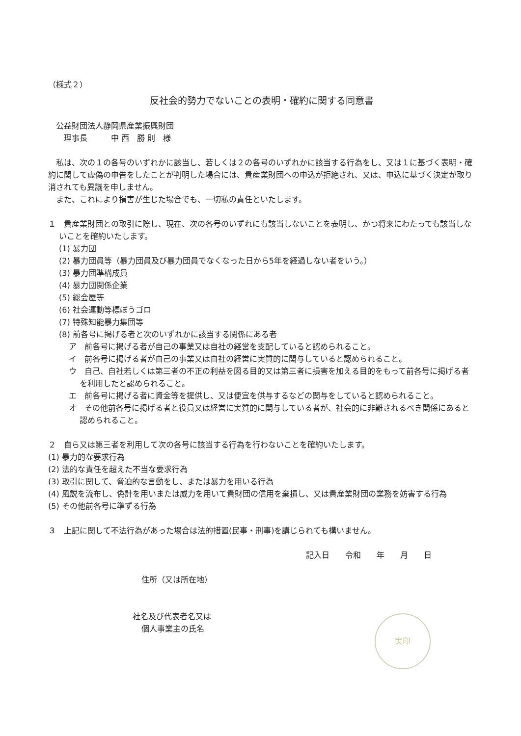（様式２）
反社会的勢力でないことの表明・確約に関する同意書
　公益財団法人静岡県産業振興財団
　　理事長　　　中 西　勝 則　様
　私は、次の１の各号のいずれかに該当し、若しくは２の各号のいずれかに該当する行為をし、又は１に基づく表明・確約に関して虚偽の申告をしたことが判明した場合には、貴産業財団への申込が拒絶され、又は、申込に基づく決定が取り消されても異議を申しません。
　また、これにより損害が生じた場合でも、一切私の責任といたします。
１　貴産業財団との取引に際し、現在、次の各号のいずれにも該当しないことを表明し、かつ将来にわたっても該当しないことを確約いたします。
(1) 暴力団
(2) 暴力団員等（暴力団員及び暴力団員でなくなった日から5年を経過しない者をいう。）
(3) 暴力団準構成員
(4) 暴力団関係企業
(5) 総会屋等
(6) 社会運動等標ぼうゴロ
(7) 特殊知能暴力集団等
(8) 前各号に掲げる者と次のいずれかに該当する関係にある者
ア　前各号に掲げる者が自己の事業又は自社の経営を支配していると認められること。
イ　前各号に掲げる者が自己の事業又は自社の経営に実質的に関与していると認められること。
ウ　自己、自社若しくは第三者の不正の利益を図る目的又は第三者に損害を加える目的をもって前各号に掲げる者を利用したと認められること。
エ　前各号に掲げる者に資金等を提供し、又は便宜を供与するなどの関与をしていると認められること。
オ　その他前各号に掲げる者と役員又は経営に実質的に関与している者が、社会的に非難されるべき関係にあると認められること。
２　自ら又は第三者を利用して次の各号に該当する行為を行わないことを確約いたします。
(1) 暴力的な要求行為
(2) 法的な責任を超えた不当な要求行為
(3) 取引に関して、脅迫的な言動をし、または暴力を用いる行為
(4) 風説を流布し、偽計を用いまたは威力を用いて貴財団の信用を棄損し、又は貴産業財団の業務を妨害する行為
(5) その他前各号に準ずる行為
３　上記に関して不法行為があった場合は法的措置(民事・刑事)を講じられても構いません。
記入日　　令和　　年　　月　　日
住所（又は所在地）
社名及び代表者名又は
個人事業主の氏名
実印